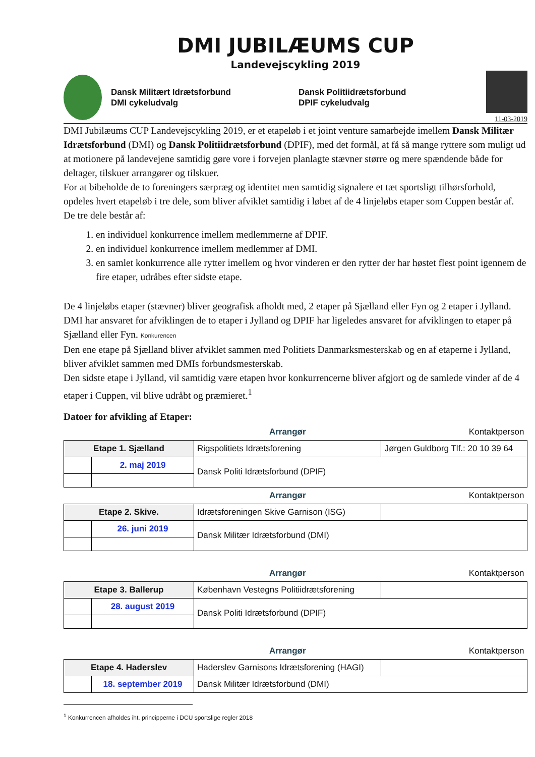DMI JUBILÆUMS CUP
Landevejscykling 2019
Dansk Militært Idrætsforbund
DMI cykeludvalg
Dansk Politiidrætsforbund
DPIF cykeludvalg
11-03-2019
DMI Jubilæums CUP Landevejscykling 2019, er et etapeløb i et joint venture samarbejde imellem Dansk Militær Idrætsforbund (DMI) og Dansk Politiidrætsforbund (DPIF), med det formål, at få så mange ryttere som muligt ud at motionere på landevejene samtidig gøre vore i forvejen planlagte stævner større og mere spændende både for deltager, tilskuer arrangører og tilskuer.
For at bibeholde de to foreningers særpræg og identitet men samtidig signalere et tæt sportsligt tilhørsforhold, opdeles hvert etapeløb i tre dele, som bliver afviklet samtidig i løbet af de 4 linjeløbs etaper som Cuppen består af.
De tre dele består af:
1. en individuel konkurrence imellem medlemmerne af DPIF.
2. en individuel konkurrence imellem medlemmer af DMI.
3. en samlet konkurrence alle rytter imellem og hvor vinderen er den rytter der har høstet flest point igennem de fire etaper, udråbes efter sidste etape.
De 4 linjeløbs etaper (stævner) bliver geografisk afholdt med, 2 etaper på Sjælland eller Fyn og 2 etaper i Jylland.
DMI har ansvaret for afviklingen de to etaper i Jylland og DPIF har ligeledes ansvaret for afviklingen to etaper på Sjælland eller Fyn. Konkurencen
Den ene etape på Sjælland bliver afviklet sammen med Politiets Danmarksmesterskab og en af etaperne i Jylland, bliver afviklet sammen med DMIs forbundsmesterskab.
Den sidste etape i Jylland, vil samtidig være etapen hvor konkurrencerne bliver afgjort og de samlede vinder af de 4 etaper i Cuppen, vil blive udråbt og præmieret.<sup>1</sup>
Datoer for afvikling af Etaper:
| | | Arrangør | Kontaktperson |
| Etape 1. Sjælland | | Rigspolitiets Idrætsforening | Jørgen Guldborg Tlf.: 20 10 39 64 |
| | 2. maj 2019 | Dansk Politi Idrætsforbund (DPIF) | |
| | | Arrangør | Kontaktperson |
| Etape 2. Skive. | | Idrætsforeningen Skive Garnison (ISG) | |
| | 26. juni 2019 | Dansk Militær Idrætsforbund (DMI) | |
| | | Arrangør | Kontaktperson |
| Etape 3. Ballerup | | København Vestegns Politiidrætsforening | |
| | 28. august 2019 | Dansk Politi Idrætsforbund (DPIF) | |
| | | Arrangør | Kontaktperson |
| Etape 4. Haderslev | | Haderslev Garnisons Idrætsforening (HAGI) | |
| | 18. september 2019 | Dansk Militær Idrætsforbund (DMI) | |
<sup>1</sup> Konkurrencen afholdes iht. principperne i DCU sportslige regler 2018